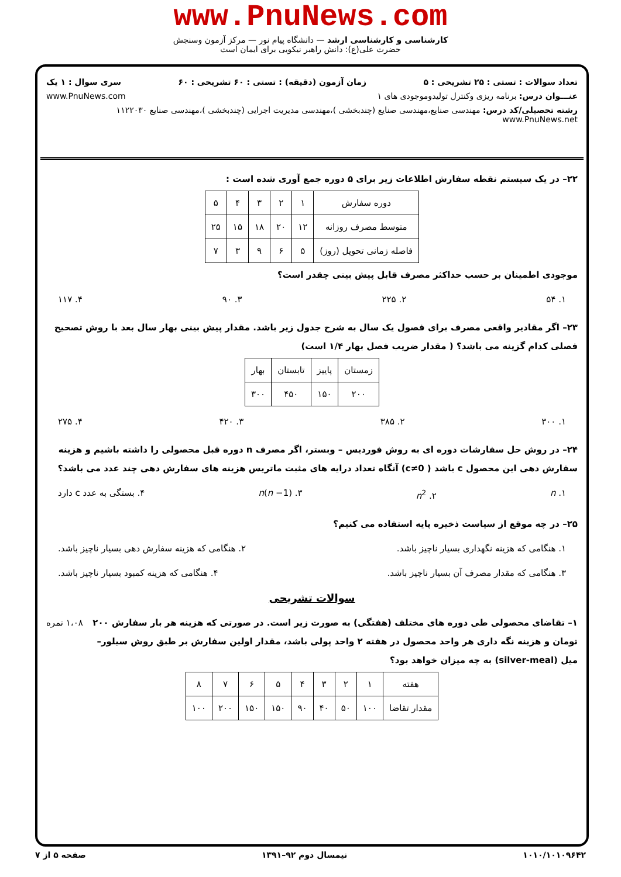www.PnuNews.com
کارشناسی و کارشناسی ارشد — دانشگاه پیام نور — مرکز آزمون وسنجش
حضرت علی(ع): دانش راهبر نیکویی برای ایمان است
تعداد سوالات : تستی : ۲۵ تشریحی : ۵ زمان آزمون (دقیقه) : تستی : ۶۰ تشریحی : ۶۰ سری سوال : ۱ یک
عنـــوان درس: برنامه ریزی وکنترل تولیدوموجودی های ۱ www.PnuNews.com
رشته تحصیلی/کد درس: مهندسی صنایع،مهندسی صنایع (چندبخشی )،مهندسی مدیریت اجرایی (چندبخشی )،مهندسی صنایع ۱۱۲۲۰۳۰ www.PnuNews.net
۲۲– در یک سیستم نقطه سفارش اطلاعات زیر برای ۵ دوره جمع آوری شده است :
| دوره سفارش | ۱ | ۲ | ۳ | ۴ | ۵ |
| متوسط مصرف روزانه | ۱۲ | ۲۰ | ۱۸ | ۱۵ | ۲۵ |
| فاصله زمانی تحویل (روز) | ۵ | ۶ | ۹ | ۳ | ۷ |
موجودی اطمینان بر حسب حداکثر مصرف قابل پیش بینی چقدر است؟
۱. ۵۴ ۲. ۲۲۵ ۳. ۹۰ ۴. ۱۱۷
۲۳– اگر مقادیر واقعی مصرف برای فصول یک سال به شرح جدول زیر باشد. مقدار پیش بینی بهار سال بعد با روش تصحیح فصلی کدام گزینه می باشد؟ ( مقدار ضریب فصل بهار ۱/۴ است)
| زمستان | پاییز | تابستان | بهار |
| ۲۰۰ | ۱۵۰ | ۴۵۰ | ۳۰۰ |
۱. ۳۰۰ ۲. ۳۸۵ ۳. ۴۲۰ ۴. ۲۷۵
۲۴– در روش حل سفارشات دوره ای به روش فوردیس – وبستر، اگر مصرف n دوره قبل محصولی را داشته باشیم و هزینه سفارش دهی این محصول c باشد ( c≠0) آنگاه تعداد درایه های مثبت ماتریس هزینه های سفارش دهی چند عدد می باشد؟
۱. n ۲. n<sup>2</sup> ۳. n(n −1) ۴. بستگی به عدد c دارد
۲۵– در چه موقع از سیاست ذخیره پایه استفاده می کنیم؟
۱. هنگامی که هزینه نگهداری بسیار ناچیز باشد. ۲. هنگامی که هزینه سفارش دهی بسیار ناچیز باشد.
۳. هنگامی که مقدار مصرف آن بسیار ناچیز باشد. ۴. هنگامی که هزینه کمبود بسیار ناچیز باشد.
سوالات تشریحی
۱– تقاضای محصولی طی دوره های مختلف (هفتگی) به صورت زیر است. در صورتی که هزینه هر بار سفارش ۲۰۰ تومان و هزینه نگه داری هر واحد محصول در هفته ۲ واحد پولی باشد، مقدار اولین سفارش بر طبق روش سیلور– میل (silver-meal) به چه میزان خواهد بود؟ ۱،۰۸ نمره
| هفته | ۱ | ۲ | ۳ | ۴ | ۵ | ۶ | ۷ | ۸ |
| مقدار تقاضا | ۱۰۰ | ۵۰ | ۴۰ | ۹۰ | ۱۵۰ | ۱۵۰ | ۲۰۰ | ۱۰۰ |
۱۰۱۰/۱۰۱۰۹۶۴۲ نیمسال دوم ۹۲–۱۳۹۱ صفحه ۵ از ۷